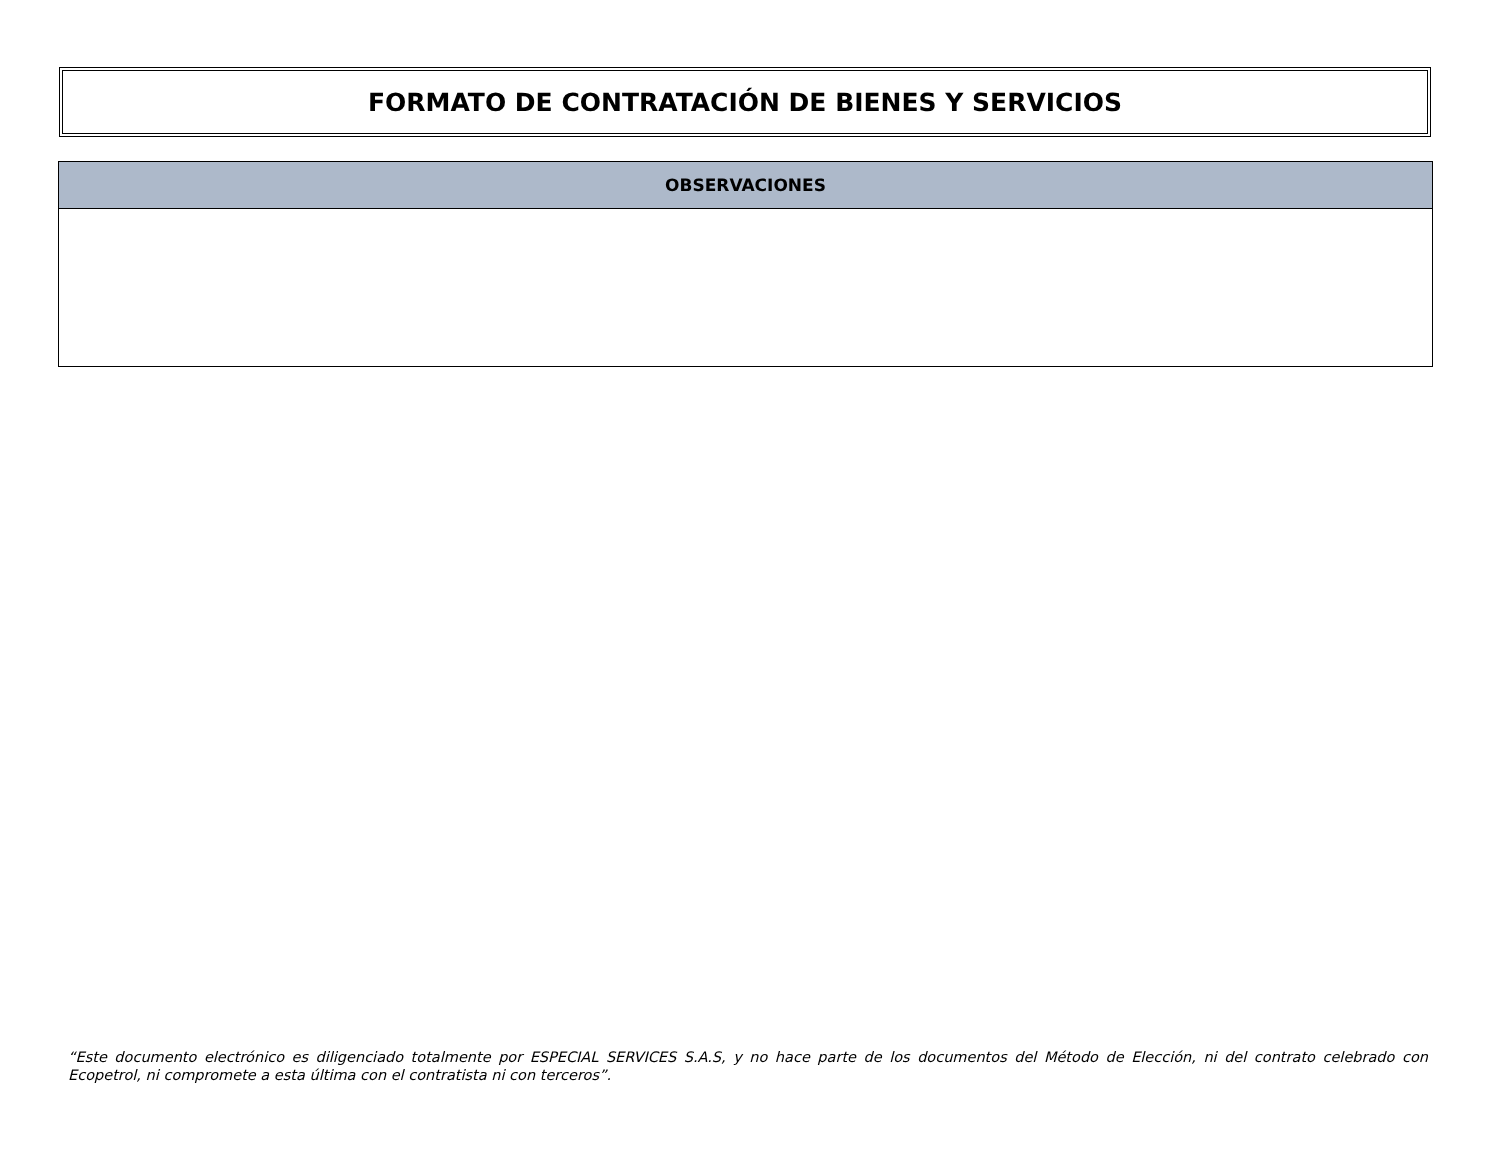FORMATO DE CONTRATACIÓN DE BIENES Y SERVICIOS
| OBSERVACIONES |
| --- |
“Este documento electrónico es diligenciado totalmente por ESPECIAL SERVICES S.A.S, y no hace parte de los documentos del Método de Elección, ni del contrato celebrado con Ecopetrol, ni compromete a esta última con el contratista ni con terceros”.